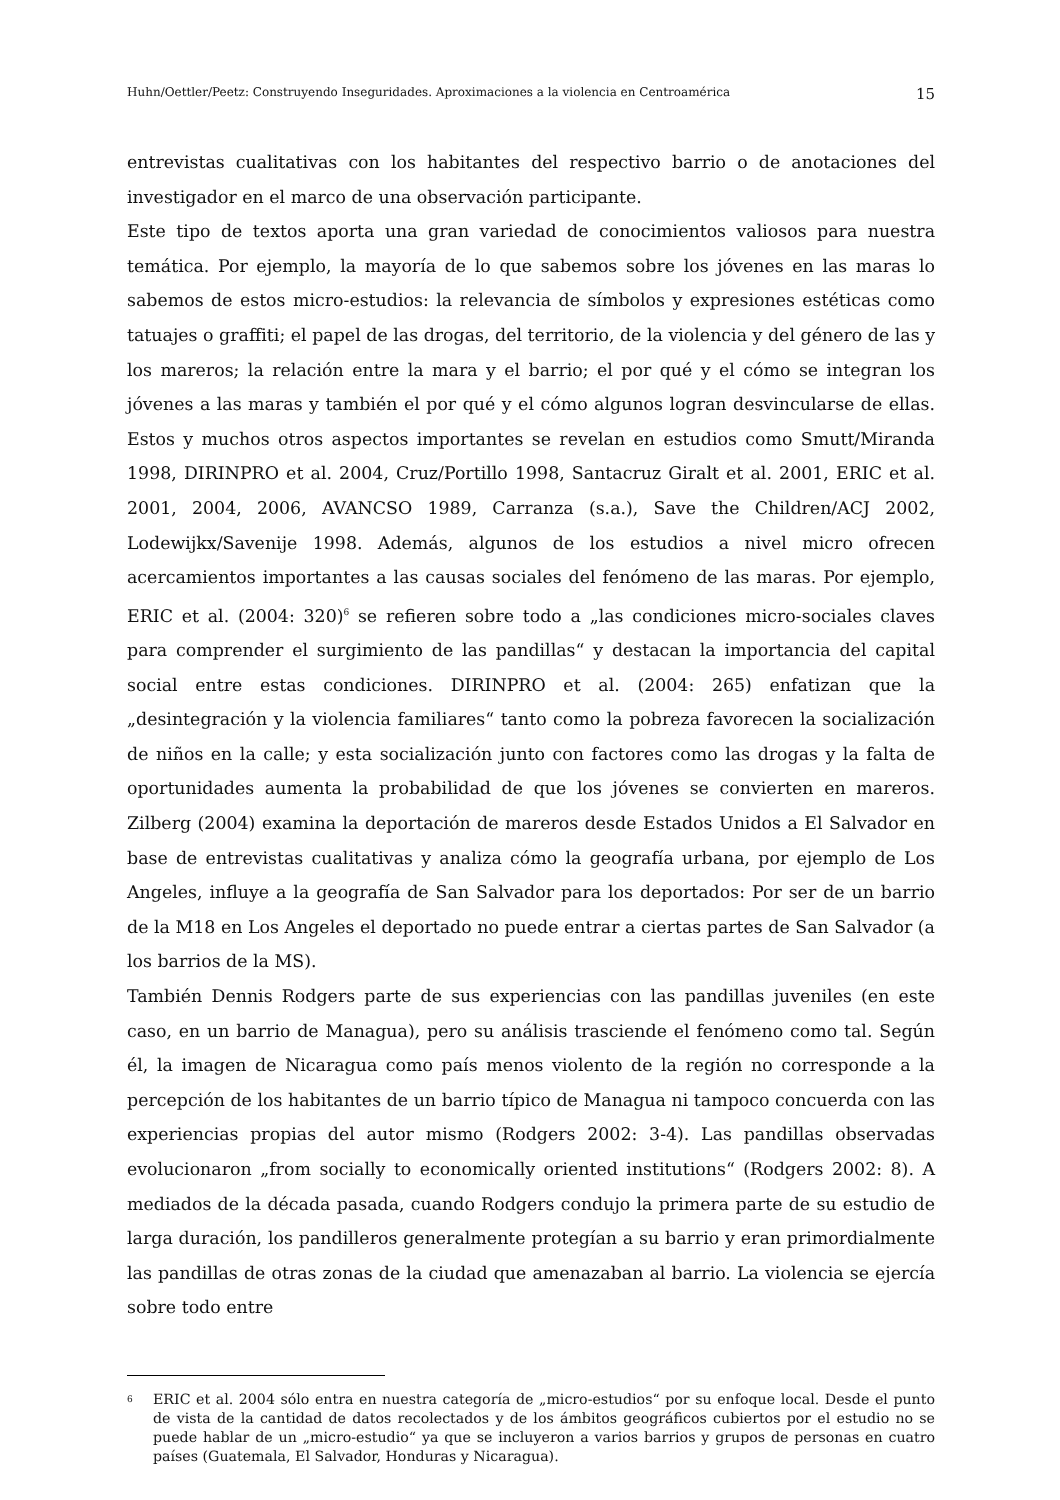Huhn/Oettler/Peetz: Construyendo Inseguridades. Aproximaciones a la violencia en Centroamérica 15
entrevistas cualitativas con los habitantes del respectivo barrio o de anotaciones del investigador en el marco de una observación participante.
Este tipo de textos aporta una gran variedad de conocimientos valiosos para nuestra temática. Por ejemplo, la mayoría de lo que sabemos sobre los jóvenes en las maras lo sabemos de estos micro-estudios: la relevancia de símbolos y expresiones estéticas como tatuajes o graffiti; el papel de las drogas, del territorio, de la violencia y del género de las y los mareros; la relación entre la mara y el barrio; el por qué y el cómo se integran los jóvenes a las maras y también el por qué y el cómo algunos logran desvincularse de ellas. Estos y muchos otros aspectos importantes se revelan en estudios como Smutt/Miranda 1998, DIRINPRO et al. 2004, Cruz/Portillo 1998, Santacruz Giralt et al. 2001, ERIC et al. 2001, 2004, 2006, AVANCSO 1989, Carranza (s.a.), Save the Children/ACJ 2002, Lodewijkx/Savenije 1998. Además, algunos de los estudios a nivel micro ofrecen acercamientos importantes a las causas sociales del fenómeno de las maras. Por ejemplo, ERIC et al. (2004: 320)<sup>6</sup> se refieren sobre todo a „las condiciones micro-sociales claves para comprender el surgimiento de las pandillas“ y destacan la importancia del capital social entre estas condiciones. DIRINPRO et al. (2004: 265) enfatizan que la „desintegración y la violencia familiares“ tanto como la pobreza favorecen la socialización de niños en la calle; y esta socialización junto con factores como las drogas y la falta de oportunidades aumenta la probabilidad de que los jóvenes se convierten en mareros. Zilberg (2004) examina la deportación de mareros desde Estados Unidos a El Salvador en base de entrevistas cualitativas y analiza cómo la geografía urbana, por ejemplo de Los Angeles, influye a la geografía de San Salvador para los deportados: Por ser de un barrio de la M18 en Los Angeles el deportado no puede entrar a ciertas partes de San Salvador (a los barrios de la MS).
También Dennis Rodgers parte de sus experiencias con las pandillas juveniles (en este caso, en un barrio de Managua), pero su análisis trasciende el fenómeno como tal. Según él, la imagen de Nicaragua como país menos violento de la región no corresponde a la percepción de los habitantes de un barrio típico de Managua ni tampoco concuerda con las experiencias propias del autor mismo (Rodgers 2002: 3-4). Las pandillas observadas evolucionaron „from socially to economically oriented institutions“ (Rodgers 2002: 8). A mediados de la década pasada, cuando Rodgers condujo la primera parte de su estudio de larga duración, los pandilleros generalmente protegían a su barrio y eran primordialmente las pandillas de otras zonas de la ciudad que amenazaban al barrio. La violencia se ejercía sobre todo entre
6
ERIC et al. 2004 sólo entra en nuestra categoría de „micro-estudios“ por su enfoque local. Desde el punto de vista de la cantidad de datos recolectados y de los ámbitos geográficos cubiertos por el estudio no se puede hablar de un „micro-estudio“ ya que se incluyeron a varios barrios y grupos de personas en cuatro países (Guatemala, El Salvador, Honduras y Nicaragua).